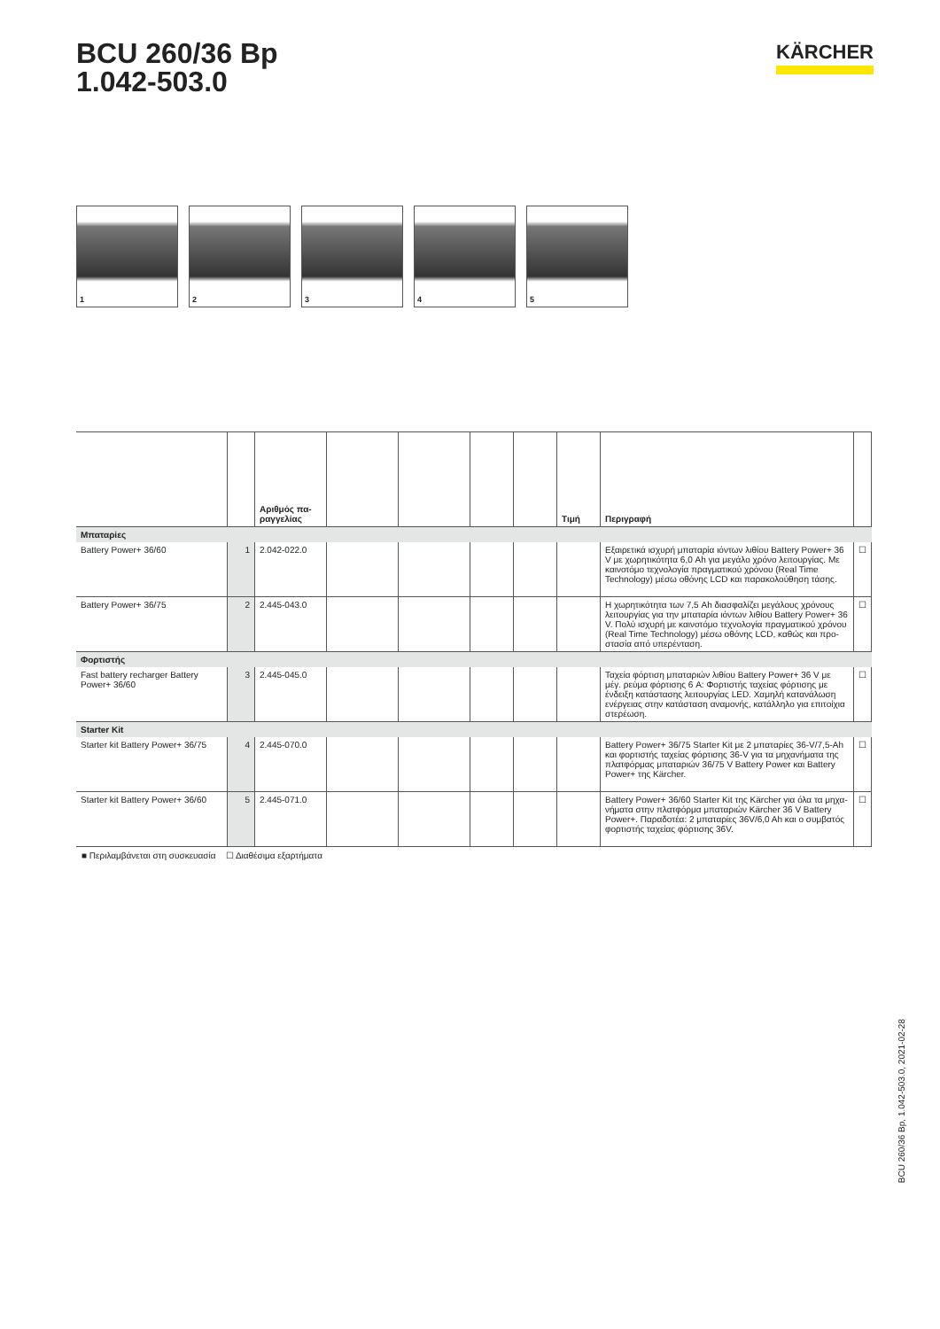BCU 260/36 Bp
1.042-503.0
KÄRCHER
1 2 3 4 5
| | | Αριθμός πα- ραγγελίας | | | | | Τιμή | Περιγραφή | |
| --- | --- | --- | --- | --- | --- | --- | --- | --- | --- |
| Μπαταρίες | | | | | | | | | |
| Battery Power+ 36/60 | 1 | 2.042-022.0 | | | | | | Εξαιρετικά ισχυρή μπαταρία ιόντων λιθίου Battery Power+ 36 V με χωρητικότητα 6,0 Ah για μεγάλο χρόνο λειτουργίας. Με καινοτόμο τεχνολογία πραγματικού χρόνου (Real Time Technology) μέσω οθόνης LCD και παρακολούθηση τάσης. | ☐ |
| Battery Power+ 36/75 | 2 | 2.445-043.0 | | | | | | Η χωρητικότητα των 7,5 Ah διασφαλίζει μεγάλους χρόνους λειτουργίας για την μπαταρία ιόντων λιθίου Battery Power+ 36 V. Πολύ ισχυρή με καινοτόμο τεχνολογία πραγματικού χρόνου (Real Time Technology) μέσω οθόνης LCD, καθώς και προ-στασία από υπερένταση. | ☐ |
| Φορτιστής | | | | | | | | | |
| Fast battery recharger Battery Power+ 36/60 | 3 | 2.445-045.0 | | | | | | Ταχεία φόρτιση μπαταριών λιθίου Battery Power+ 36 V με μέγ. ρεύμα φόρτισης 6 A: Φορτιστής ταχείας φόρτισης με ένδειξη κατάστασης λειτουργίας LED. Χαμηλή κατανάλωση ενέργειας στην κατάσταση αναμονής, κατάλληλο για επιτοίχια στερέωση. | ☐ |
| Starter Kit | | | | | | | | | |
| Starter kit Battery Power+ 36/75 | 4 | 2.445-070.0 | | | | | | Battery Power+ 36/75 Starter Kit με 2 μπαταρίες 36-V/7,5-Ah και φορτιστής ταχείας φόρτισης 36-V για τα μηχανήματα της πλατφόρμας μπαταριών 36/75 V Battery Power και Battery Power+ της Kärcher. | ☐ |
| Starter kit Battery Power+ 36/60 | 5 | 2.445-071.0 | | | | | | Battery Power+ 36/60 Starter Kit της Kärcher για όλα τα μηχα-νήματα στην πλατφόρμα μπαταριών Kärcher 36 V Battery Power+. Παραδοτέα: 2 μπαταρίες 36V/6,0 Ah και ο συμβατός φορτιστής ταχείας φόρτισης 36V. | ☐ |
■ Περιλαμβάνεται στη συσκευασία ☐ Διαθέσιμα εξαρτήματα
BCU 260/36 Bp, 1.042-503.0, 2021-02-28